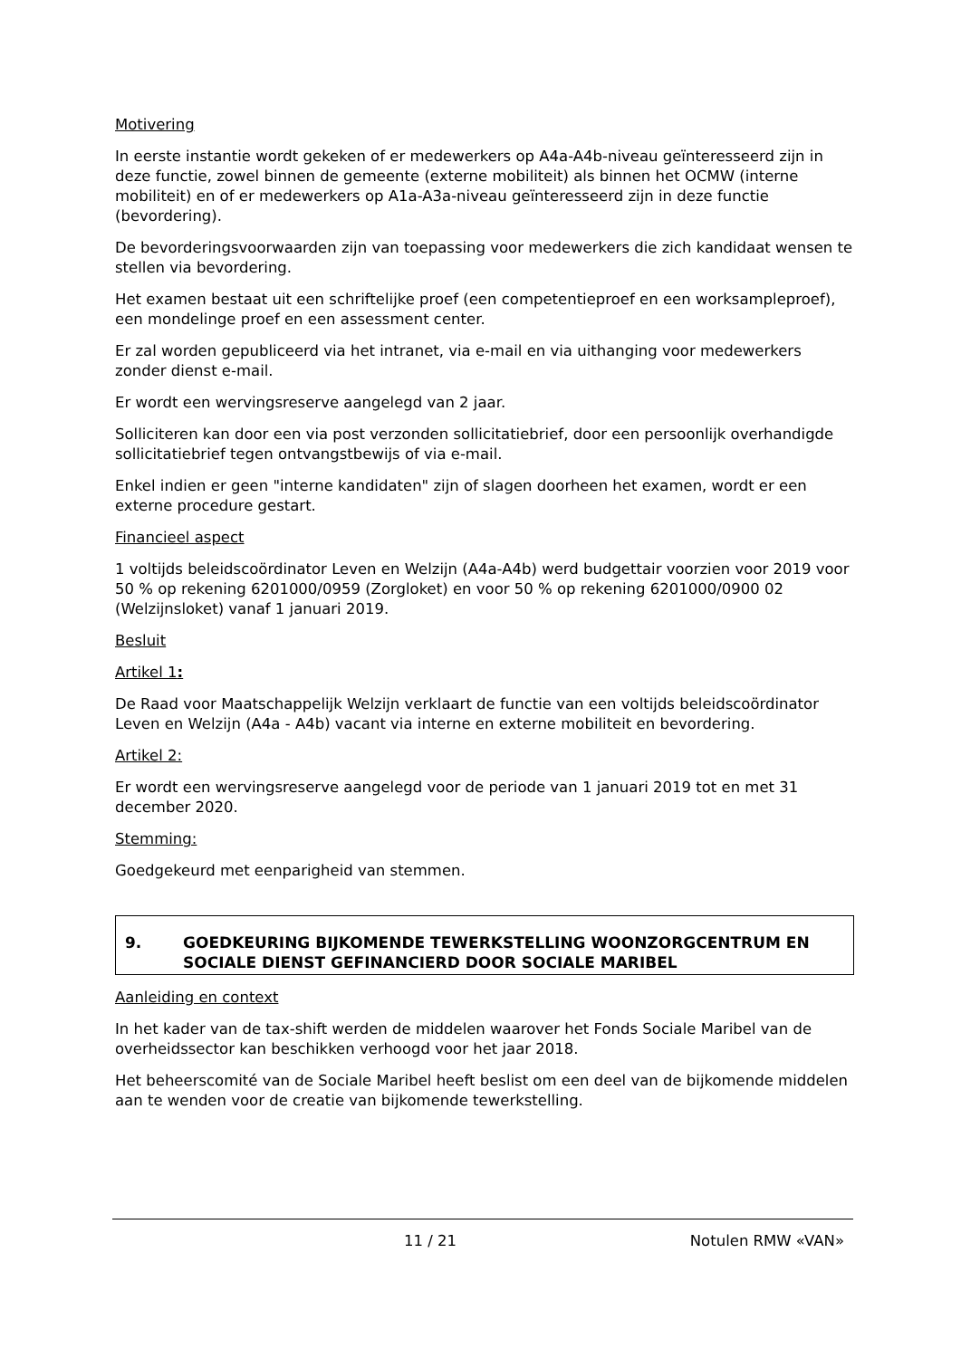Motivering
In eerste instantie wordt gekeken of er medewerkers op A4a-A4b-niveau geïnteresseerd zijn in deze functie, zowel binnen de gemeente (externe mobiliteit) als binnen het OCMW (interne mobiliteit) en of er medewerkers op A1a-A3a-niveau geïnteresseerd zijn in deze functie (bevordering).
De bevorderingsvoorwaarden zijn van toepassing voor medewerkers die zich kandidaat wensen te stellen via bevordering.
Het examen bestaat uit een schriftelijke proef (een competentieproef en een worksampleproef), een mondelinge proef en een assessment center.
Er zal worden gepubliceerd via het intranet, via e-mail en via uithanging voor medewerkers zonder dienst e-mail.
Er wordt een wervingsreserve aangelegd van 2 jaar.
Solliciteren kan door een via post verzonden sollicitatiebrief, door een persoonlijk overhandigde sollicitatiebrief tegen ontvangstbewijs of via e-mail.
Enkel indien er geen "interne kandidaten" zijn of slagen doorheen het examen, wordt er een externe procedure gestart.
Financieel aspect
1 voltijds beleidscoördinator Leven en Welzijn (A4a-A4b) werd budgettair voorzien voor 2019 voor 50 % op rekening 6201000/0959 (Zorgloket) en voor 50 % op rekening 6201000/0900 02 (Welzijnsloket) vanaf 1 januari 2019.
Besluit
Artikel 1:
De Raad voor Maatschappelijk Welzijn verklaart de functie van een voltijds beleidscoördinator Leven en Welzijn (A4a - A4b) vacant via interne en externe mobiliteit en bevordering.
Artikel 2:
Er wordt een wervingsreserve aangelegd voor de periode van 1 januari 2019 tot en met 31 december 2020.
Stemming:
Goedgekeurd met eenparigheid van stemmen.
9. GOEDKEURING BIJKOMENDE TEWERKSTELLING WOONZORGCENTRUM EN SOCIALE DIENST GEFINANCIERD DOOR SOCIALE MARIBEL
Aanleiding en context
In het kader van de tax-shift werden de middelen waarover het Fonds Sociale Maribel van de overheidssector kan beschikken verhoogd voor het jaar 2018.
Het beheerscomité van de Sociale Maribel heeft beslist om een deel van de bijkomende middelen aan te wenden voor de creatie van bijkomende tewerkstelling.
11 / 21 Notulen RMW «VAN»